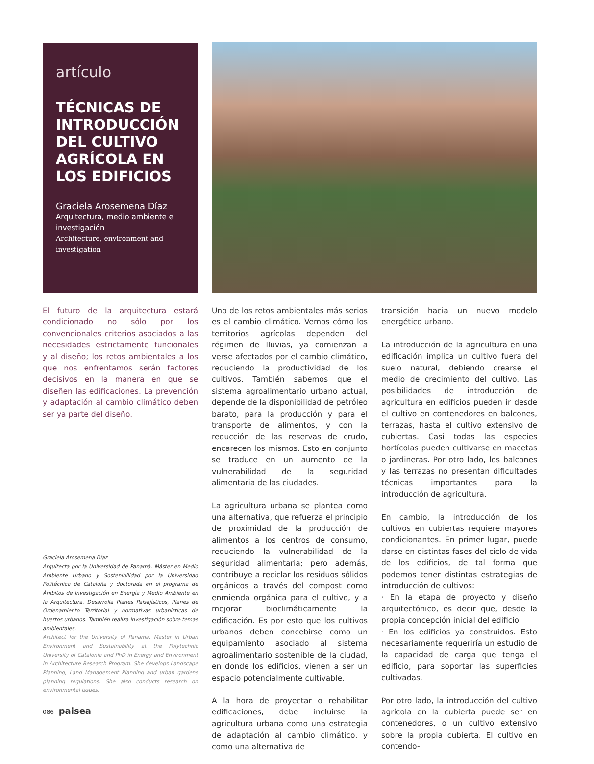artículo
TÉCNICAS DE INTRODUCCIÓN DEL CULTIVO AGRÍCOLA EN LOS EDIFICIOS
Graciela Arosemena Díaz
Arquitectura, medio ambiente e investigación
Architecture, environment and investigation
El futuro de la arquitectura estará condicionado no sólo por los convencionales criterios asociados a las necesidades estrictamente funcionales y al diseño; los retos ambientales a los que nos enfrentamos serán factores decisivos en la manera en que se diseñen las edificaciones. La prevención y adaptación al cambio climático deben ser ya parte del diseño.
Graciela Arosemena Díaz
Arquitecta por la Universidad de Panamá. Máster en Medio Ambiente Urbano y Sostenibilidad por la Universidad Politécnica de Cataluña y doctorada en el programa de Ámbitos de Investigación en Energía y Medio Ambiente en la Arquitectura. Desarrolla Planes Paisajísticos, Planes de Ordenamiento Territorial y normativas urbanísticas de huertos urbanos. También realiza investigación sobre temas ambientales.
Architect for the University of Panama. Master in Urban Environment and Sustainability at the Polytechnic University of Catalonia and PhD in Energy and Environment in Architecture Research Program. She develops Landscape Planning, Land Management Planning and urban gardens planning regulations. She also conducts research on environmental issues.
Uno de los retos ambientales más serios es el cambio climático. Vemos cómo los territorios agrícolas dependen del régimen de lluvias, ya comienzan a verse afectados por el cambio climático, reduciendo la productividad de los cultivos. También sabemos que el sistema agroalimentario urbano actual, depende de la disponibilidad de petróleo barato, para la producción y para el transporte de alimentos, y con la reducción de las reservas de crudo, encarecen los mismos. Esto en conjunto se traduce en un aumento de la vulnerabilidad de la seguridad alimentaria de las ciudades.
La agricultura urbana se plantea como una alternativa, que refuerza el principio de proximidad de la producción de alimentos a los centros de consumo, reduciendo la vulnerabilidad de la seguridad alimentaria; pero además, contribuye a reciclar los residuos sólidos orgánicos a través del compost como enmienda orgánica para el cultivo, y a mejorar bioclimáticamente la edificación. Es por esto que los cultivos urbanos deben concebirse como un equipamiento asociado al sistema agroalimentario sostenible de la ciudad, en donde los edificios, vienen a ser un espacio potencialmente cultivable.
A la hora de proyectar o rehabilitar edificaciones, debe incluirse la agricultura urbana como una estrategia de adaptación al cambio climático, y como una alternativa de
transición hacia un nuevo modelo energético urbano.
La introducción de la agricultura en una edificación implica un cultivo fuera del suelo natural, debiendo crearse el medio de crecimiento del cultivo. Las posibilidades de introducción de agricultura en edificios pueden ir desde el cultivo en contenedores en balcones, terrazas, hasta el cultivo extensivo de cubiertas. Casi todas las especies hortícolas pueden cultivarse en macetas o jardineras. Por otro lado, los balcones y las terrazas no presentan dificultades técnicas importantes para la introducción de agricultura.
En cambio, la introducción de los cultivos en cubiertas requiere mayores condicionantes. En primer lugar, puede darse en distintas fases del ciclo de vida de los edificios, de tal forma que podemos tener distintas estrategias de introducción de cultivos:
· En la etapa de proyecto y diseño arquitectónico, es decir que, desde la propia concepción inicial del edificio.
· En los edificios ya construidos. Esto necesariamente requeriría un estudio de la capacidad de carga que tenga el edificio, para soportar las superficies cultivadas.
Por otro lado, la introducción del cultivo agrícola en la cubierta puede ser en contenedores, o un cultivo extensivo sobre la propia cubierta. El cultivo en contendo-
086 paisea